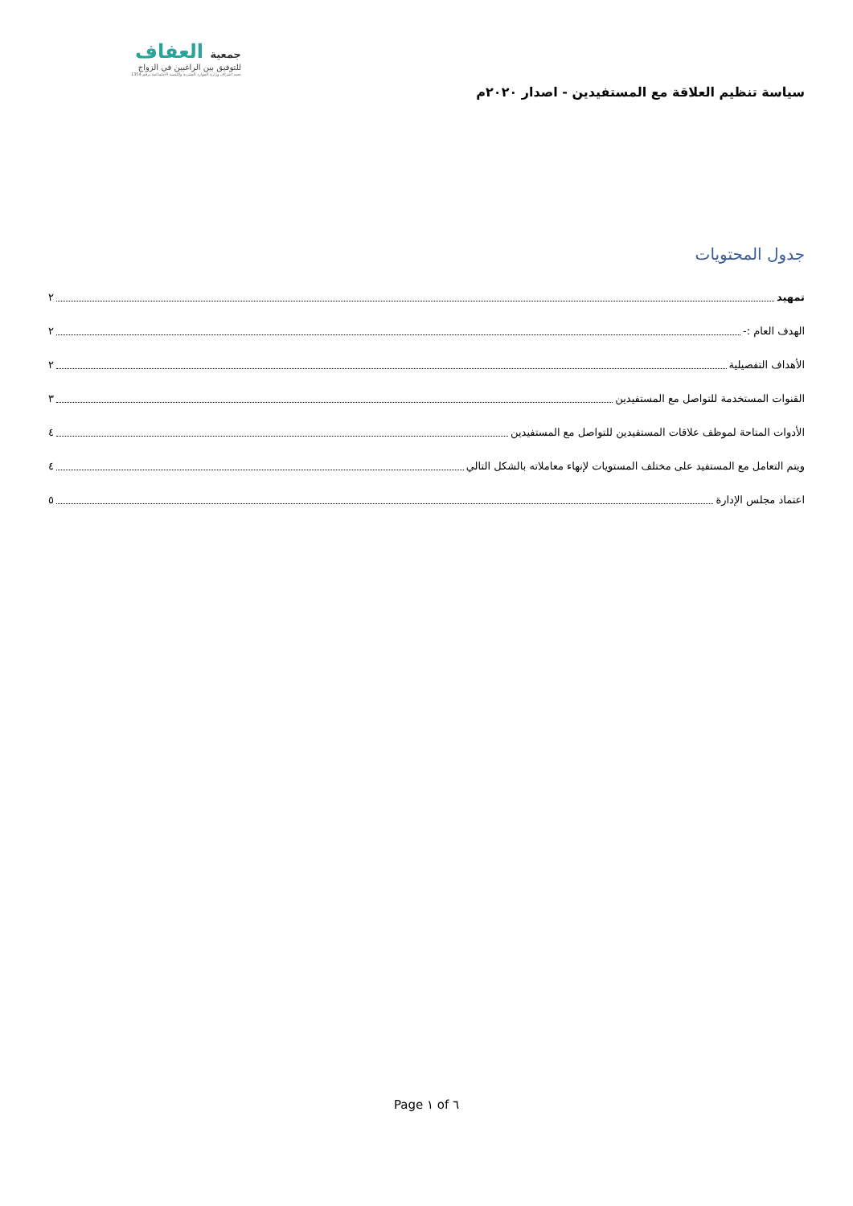سياسة تنظيم العلاقة مع المستفيدين - اصدار ٢٠٢٠م
جمعية العفاف
للتوفيق بين الراغبين في الزواج
تحت اشراف وزارة الموارد البشرية والتنمية الاجتماعية برقم 1354
جدول المحتويات
تمهيد ٢
الهدف العام :- ٢
الأهداف التفصيلية ٢
القنوات المستخدمة للتواصل مع المستفيدين ٣
الأدوات المتاحة لموظف علاقات المستفيدين للتواصل مع المستفيدين ٤
ويتم التعامل مع المستفيد على مختلف المستويات لإنهاء معاملاته بالشكل التالي ٤
اعتماد مجلس الإدارة ٥
Page ١ of ٦